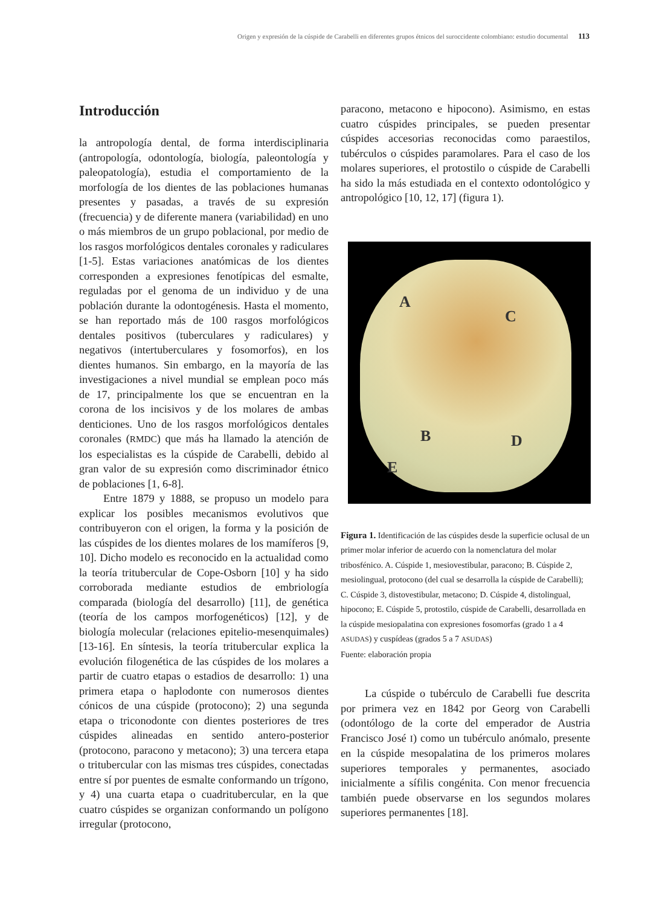Origen y expresión de la cúspide de Carabelli en diferentes grupos étnicos del suroccidente colombiano: estudio documental 113
Introducción
la antropología dental, de forma interdisciplinaria (antropología, odontología, biología, paleontología y paleopatología), estudia el comportamiento de la morfología de los dientes de las poblaciones humanas presentes y pasadas, a través de su expresión (frecuencia) y de diferente manera (variabilidad) en uno o más miembros de un grupo poblacional, por medio de los rasgos morfológicos dentales coronales y radiculares [1-5]. Estas variaciones anatómicas de los dientes corresponden a expresiones fenotípicas del esmalte, reguladas por el genoma de un individuo y de una población durante la odontogénesis. Hasta el momento, se han reportado más de 100 rasgos morfológicos dentales positivos (tuberculares y radiculares) y negativos (intertuberculares y fosomorfos), en los dientes humanos. Sin embargo, en la mayoría de las investigaciones a nivel mundial se emplean poco más de 17, principalmente los que se encuentran en la corona de los incisivos y de los molares de ambas denticiones. Uno de los rasgos morfológicos dentales coronales (RMDC) que más ha llamado la atención de los especialistas es la cúspide de Carabelli, debido al gran valor de su expresión como discriminador étnico de poblaciones [1, 6-8].
Entre 1879 y 1888, se propuso un modelo para explicar los posibles mecanismos evolutivos que contribuyeron con el origen, la forma y la posición de las cúspides de los dientes molares de los mamíferos [9, 10]. Dicho modelo es reconocido en la actualidad como la teoría tritubercular de Cope-Osborn [10] y ha sido corroborada mediante estudios de embriología comparada (biología del desarrollo) [11], de genética (teoría de los campos morfogenéticos) [12], y de biología molecular (relaciones epitelio-mesenquimales) [13-16]. En síntesis, la teoría tritubercular explica la evolución filogenética de las cúspides de los molares a partir de cuatro etapas o estadios de desarrollo: 1) una primera etapa o haplodonte con numerosos dientes cónicos de una cúspide (protocono); 2) una segunda etapa o triconodonte con dientes posteriores de tres cúspides alineadas en sentido antero-posterior (protocono, paracono y metacono); 3) una tercera etapa o tritubercular con las mismas tres cúspides, conectadas entre sí por puentes de esmalte conformando un trígono, y 4) una cuarta etapa o cuadritubercular, en la que cuatro cúspides se organizan conformando un polígono irregular (protocono,
paracono, metacono e hipocono). Asimismo, en estas cuatro cúspides principales, se pueden presentar cúspides accesorias reconocidas como paraestilos, tubérculos o cúspides paramolares. Para el caso de los molares superiores, el protostilo o cúspide de Carabelli ha sido la más estudiada en el contexto odontológico y antropológico [10, 12, 17] (figura 1).
A
C
B D
E
Figura 1. Identificación de las cúspides desde la superficie oclusal de un primer molar inferior de acuerdo con la nomenclatura del molar tribosfénico. A. Cúspide 1, mesiovestibular, paracono; B. Cúspide 2, mesiolingual, protocono (del cual se desarrolla la cúspide de Carabelli); C. Cúspide 3, distovestibular, metacono; D. Cúspide 4, distolingual, hipocono; E. Cúspide 5, protostilo, cúspide de Carabelli, desarrollada en la cúspide mesiopalatina con expresiones fosomorfas (grado 1 a 4 ASUDAS) y cuspídeas (grados 5 a 7 ASUDAS)
Fuente: elaboración propia
La cúspide o tubérculo de Carabelli fue descrita por primera vez en 1842 por Georg von Carabelli (odontólogo de la corte del emperador de Austria Francisco José I) como un tubérculo anómalo, presente en la cúspide mesopalatina de los primeros molares superiores temporales y permanentes, asociado inicialmente a sífilis congénita. Con menor frecuencia también puede observarse en los segundos molares superiores permanentes [18].